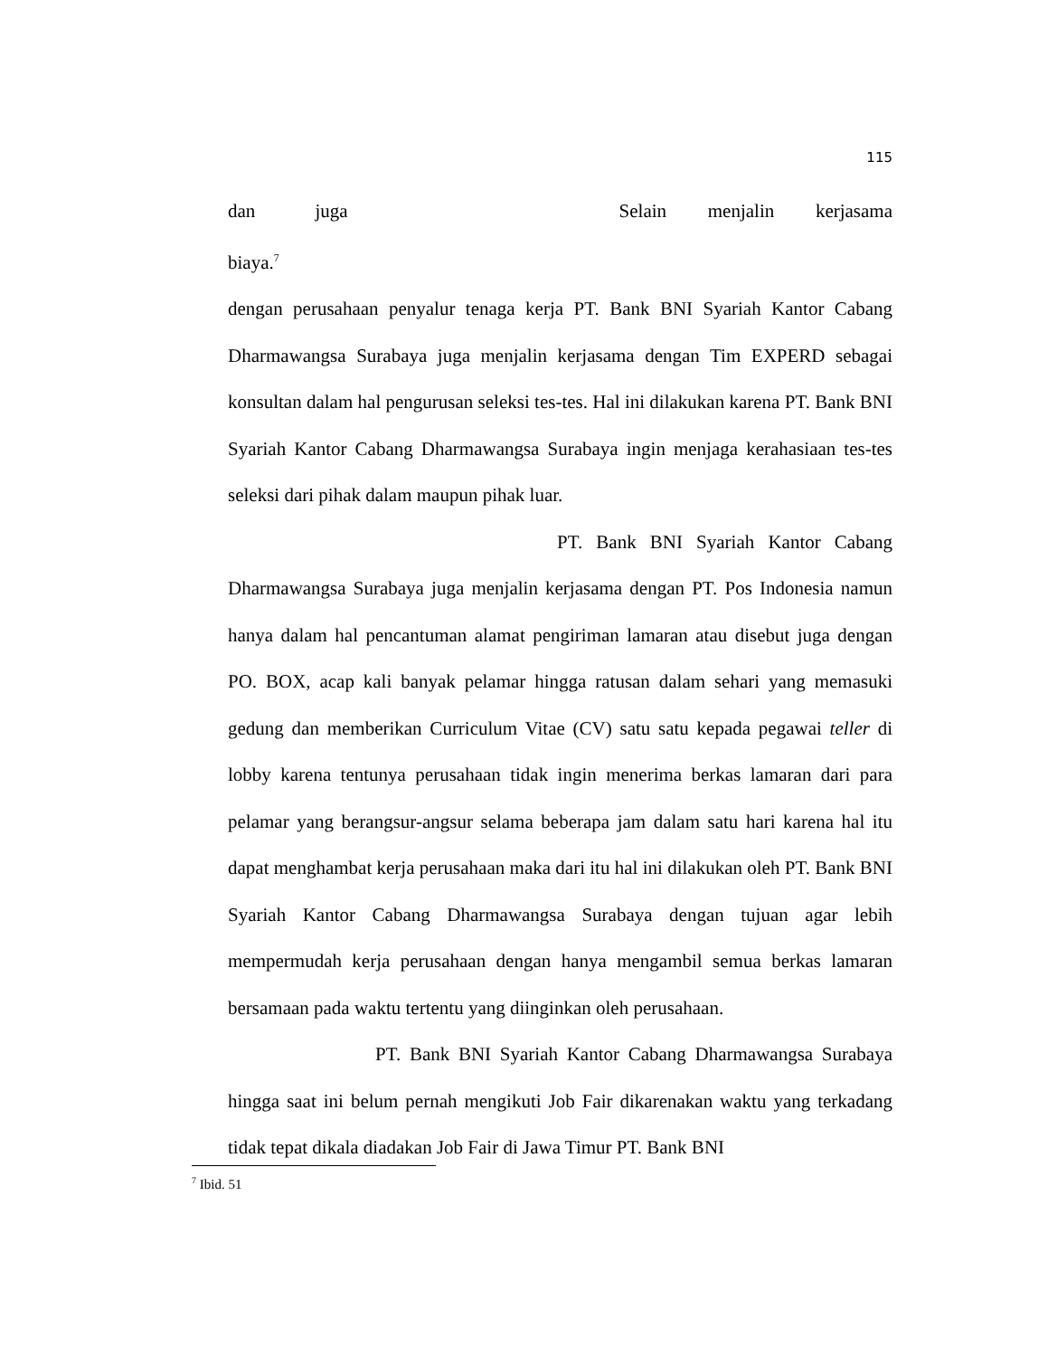115
dan juga biaya.<sup>7</sup> Selain menjalin kerjasama
dengan perusahaan penyalur tenaga kerja PT. Bank BNI Syariah Kantor Cabang Dharmawangsa Surabaya juga menjalin kerjasama dengan Tim EXPERD sebagai konsultan dalam hal pengurusan seleksi tes-tes. Hal ini dilakukan karena PT. Bank BNI Syariah Kantor Cabang Dharmawangsa Surabaya ingin menjaga kerahasiaan tes-tes seleksi dari pihak dalam maupun pihak luar.
PT. Bank BNI Syariah Kantor Cabang Dharmawangsa Surabaya juga menjalin kerjasama dengan PT. Pos Indonesia namun hanya dalam hal pencantuman alamat pengiriman lamaran atau disebut juga dengan PO. BOX, acap kali banyak pelamar hingga ratusan dalam sehari yang memasuki gedung dan memberikan Curriculum Vitae (CV) satu satu kepada pegawai teller di lobby karena tentunya perusahaan tidak ingin menerima berkas lamaran dari para pelamar yang berangsur-angsur selama beberapa jam dalam satu hari karena hal itu dapat menghambat kerja perusahaan maka dari itu hal ini dilakukan oleh PT. Bank BNI Syariah Kantor Cabang Dharmawangsa Surabaya dengan tujuan agar lebih mempermudah kerja perusahaan dengan hanya mengambil semua berkas lamaran bersamaan pada waktu tertentu yang diinginkan oleh perusahaan.
PT. Bank BNI Syariah Kantor Cabang Dharmawangsa Surabaya hingga saat ini belum pernah mengikuti Job Fair dikarenakan waktu yang terkadang tidak tepat dikala diadakan Job Fair di Jawa Timur PT. Bank BNI
<sup>7</sup> Ibid. 51